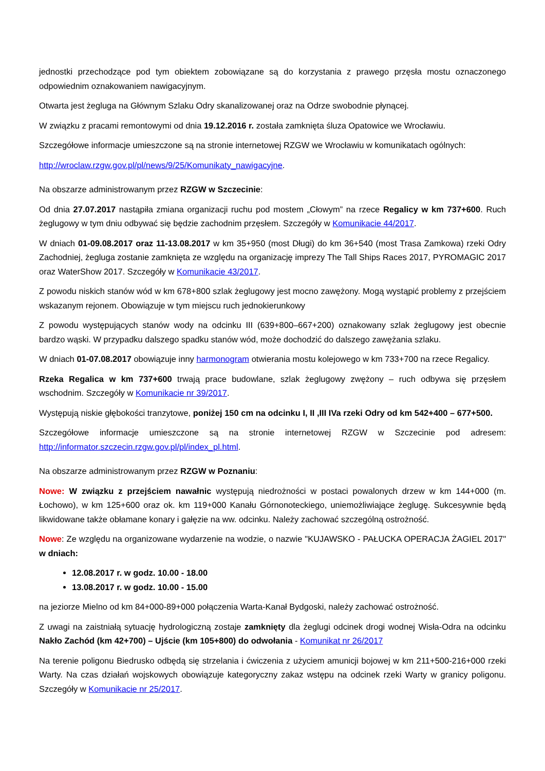jednostki przechodzące pod tym obiektem zobowiązane są do korzystania z prawego przęsła mostu oznaczonego odpowiednim oznakowaniem nawigacyjnym.
Otwarta jest żegluga na Głównym Szlaku Odry skanalizowanej oraz na Odrze swobodnie płynącej.
W związku z pracami remontowymi od dnia 19.12.2016 r. została zamknięta śluza Opatowice we Wrocławiu.
Szczegółowe informacje umieszczone są na stronie internetowej RZGW we Wrocławiu w komunikatach ogólnych:
http://wroclaw.rzgw.gov.pl/pl/news/9/25/Komunikaty_nawigacyjne.
Na obszarze administrowanym przez RZGW w Szczecinie:
Od dnia 27.07.2017 nastąpiła zmiana organizacji ruchu pod mostem „Cłowym” na rzece Regalicy w km 737+600. Ruch żeglugowy w tym dniu odbywać się będzie zachodnim przęsłem. Szczegóły w Komunikacie 44/2017.
W dniach 01-09.08.2017 oraz 11-13.08.2017 w km 35+950 (most Długi) do km 36+540 (most Trasa Zamkowa) rzeki Odry Zachodniej, żegluga zostanie zamknięta ze względu na organizację imprezy The Tall Ships Races 2017, PYROMAGIC 2017 oraz WaterShow 2017. Szczegóły w Komunikacie 43/2017.
Z powodu niskich stanów wód w km 678+800 szlak żeglugowy jest mocno zawężony. Mogą wystąpić problemy z przejściem wskazanym rejonem. Obowiązuje w tym miejscu ruch jednokierunkowy
Z powodu występujących stanów wody na odcinku III (639+800–667+200) oznakowany szlak żeglugowy jest obecnie bardzo wąski. W przypadku dalszego spadku stanów wód, może dochodzić do dalszego zawężania szlaku.
W dniach 01-07.08.2017 obowiązuje inny harmonogram otwierania mostu kolejowego w km 733+700 na rzece Regalicy.
Rzeka Regalica w km 737+600 trwają prace budowlane, szlak żeglugowy zwężony – ruch odbywa się przęsłem wschodnim. Szczegóły w Komunikacie nr 39/2017.
Występują niskie głębokości tranzytowe, poniżej 150 cm na odcinku I, II ,III IVa rzeki Odry od km 542+400 – 677+500.
Szczegółowe informacje umieszczone są na stronie internetowej RZGW w Szczecinie pod adresem: http://informator.szczecin.rzgw.gov.pl/pl/index_pl.html.
Na obszarze administrowanym przez RZGW w Poznaniu:
Nowe: W związku z przejściem nawałnic występują niedrożności w postaci powalonych drzew w km 144+000 (m. Łochowo), w km 125+600 oraz ok. km 119+000 Kanału Górnonoteckiego, uniemożliwiające żeglugę. Sukcesywnie będą likwidowane także obłamane konary i gałęzie na ww. odcinku. Należy zachować szczególną ostrożność.
Nowe: Ze względu na organizowane wydarzenie na wodzie, o nazwie "KUJAWSKO - PAŁUCKA OPERACJA ŻAGIEL 2017" w dniach:
12.08.2017 r. w godz. 10.00 - 18.00
13.08.2017 r. w godz. 10.00 - 15.00
na jeziorze Mielno od km 84+000-89+000 połączenia Warta-Kanał Bydgoski, należy zachować ostrożność.
Z uwagi na zaistniałą sytuację hydrologiczną zostaje zamknięty dla żeglugi odcinek drogi wodnej Wisła-Odra na odcinku Nakło Zachód (km 42+700) – Ujście (km 105+800) do odwołania - Komunikat nr 26/2017
Na terenie poligonu Biedrusko odbędą się strzelania i ćwiczenia z użyciem amunicji bojowej w km 211+500-216+000 rzeki Warty. Na czas działań wojskowych obowiązuje kategoryczny zakaz wstępu na odcinek rzeki Warty w granicy poligonu. Szczegóły w Komunikacie nr 25/2017.